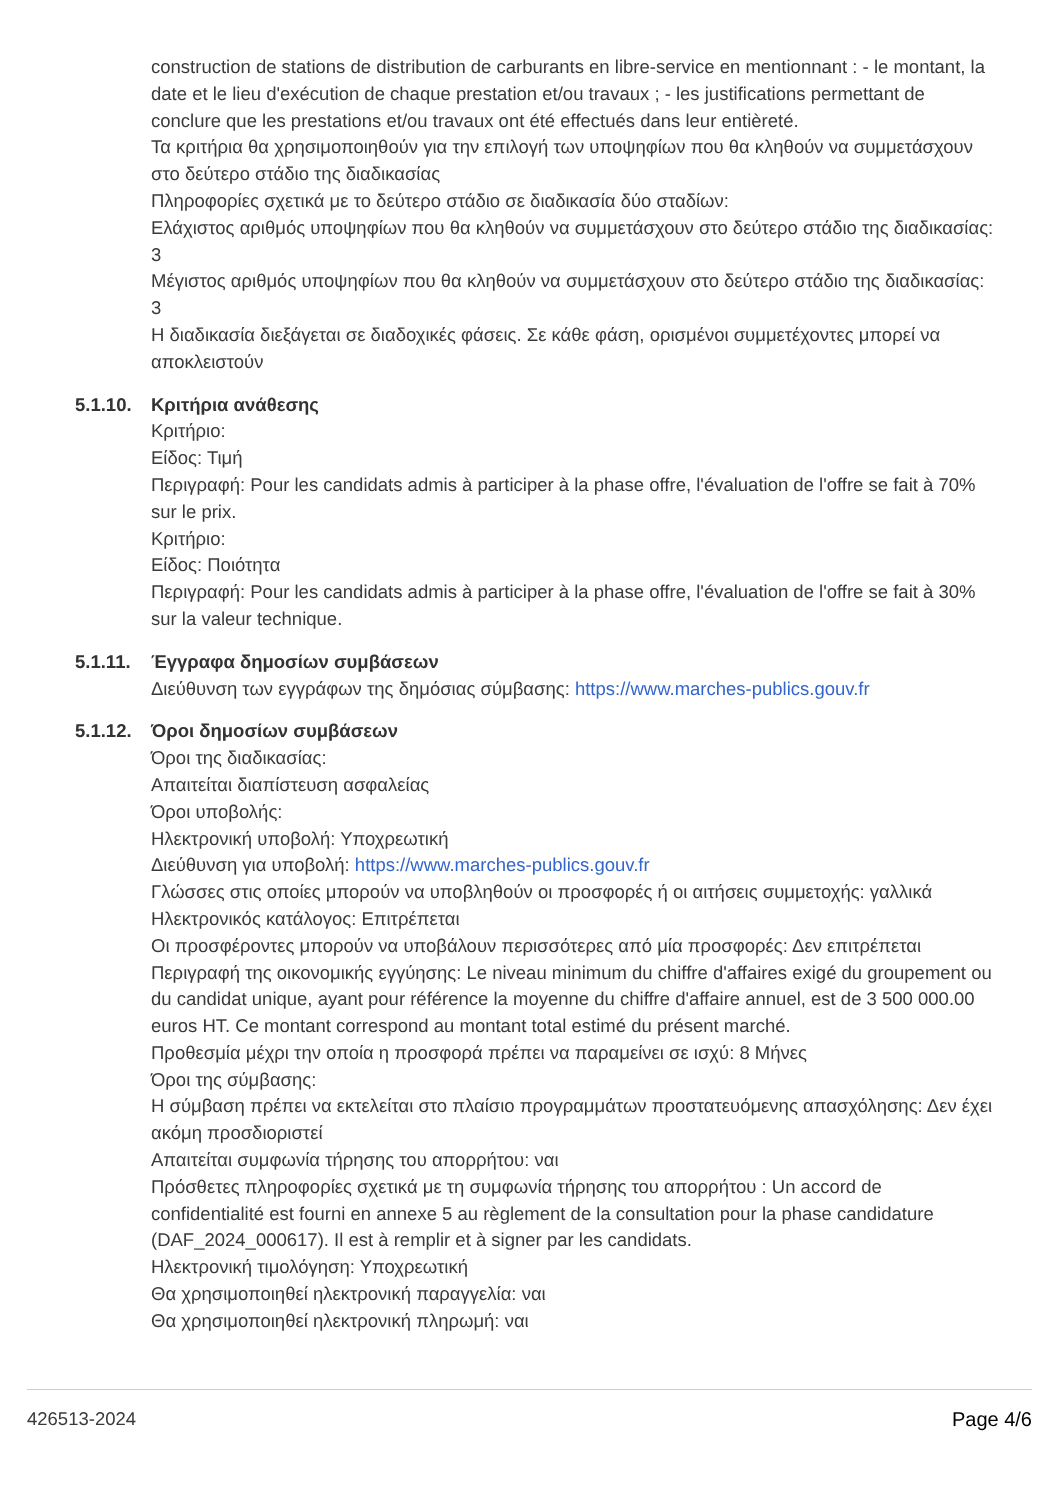construction de stations de distribution de carburants en libre-service en mentionnant : - le montant, la date et le lieu d'exécution de chaque prestation et/ou travaux ; - les justifications permettant de conclure que les prestations et/ou travaux ont été effectués dans leur entièreté.
Τα κριτήρια θα χρησιμοποιηθούν για την επιλογή των υποψηφίων που θα κληθούν να συμμετάσχουν στο δεύτερο στάδιο της διαδικασίας
Πληροφορίες σχετικά με το δεύτερο στάδιο σε διαδικασία δύο σταδίων:
Ελάχιστος αριθμός υποψηφίων που θα κληθούν να συμμετάσχουν στο δεύτερο στάδιο της διαδικασίας: 3
Μέγιστος αριθμός υποψηφίων που θα κληθούν να συμμετάσχουν στο δεύτερο στάδιο της διαδικασίας: 3
Η διαδικασία διεξάγεται σε διαδοχικές φάσεις. Σε κάθε φάση, ορισμένοι συμμετέχοντες μπορεί να αποκλειστούν
5.1.10.
Κριτήρια ανάθεσης
Κριτήριο:
Είδος: Τιμή
Περιγραφή: Pour les candidats admis à participer à la phase offre, l'évaluation de l'offre se fait à 70% sur le prix.
Κριτήριο:
Είδος: Ποιότητα
Περιγραφή: Pour les candidats admis à participer à la phase offre, l'évaluation de l'offre se fait à 30% sur la valeur technique.
5.1.11.
Έγγραφα δημοσίων συμβάσεων
Διεύθυνση των εγγράφων της δημόσιας σύμβασης: https://www.marches-publics.gouv.fr
5.1.12.
Όροι δημοσίων συμβάσεων
Όροι της διαδικασίας:
Απαιτείται διαπίστευση ασφαλείας
Όροι υποβολής:
Ηλεκτρονική υποβολή: Υποχρεωτική
Διεύθυνση για υποβολή: https://www.marches-publics.gouv.fr
Γλώσσες στις οποίες μπορούν να υποβληθούν οι προσφορές ή οι αιτήσεις συμμετοχής: γαλλικά
Ηλεκτρονικός κατάλογος: Επιτρέπεται
Οι προσφέροντες μπορούν να υποβάλουν περισσότερες από μία προσφορές: Δεν επιτρέπεται
Περιγραφή της οικονομικής εγγύησης: Le niveau minimum du chiffre d'affaires exigé du groupement ou du candidat unique, ayant pour référence la moyenne du chiffre d'affaire annuel, est de 3 500 000.00 euros HT. Ce montant correspond au montant total estimé du présent marché.
Προθεσμία μέχρι την οποία η προσφορά πρέπει να παραμείνει σε ισχύ: 8 Μήνες
Όροι της σύμβασης:
Η σύμβαση πρέπει να εκτελείται στο πλαίσιο προγραμμάτων προστατευόμενης απασχόλησης: Δεν έχει ακόμη προσδιοριστεί
Απαιτείται συμφωνία τήρησης του απορρήτου: ναι
Πρόσθετες πληροφορίες σχετικά με τη συμφωνία τήρησης του απορρήτου : Un accord de confidentialité est fourni en annexe 5 au règlement de la consultation pour la phase candidature (DAF_2024_000617). Il est à remplir et à signer par les candidats.
Ηλεκτρονική τιμολόγηση: Υποχρεωτική
Θα χρησιμοποιηθεί ηλεκτρονική παραγγελία: ναι
Θα χρησιμοποιηθεί ηλεκτρονική πληρωμή: ναι
426513-2024 Page 4/6